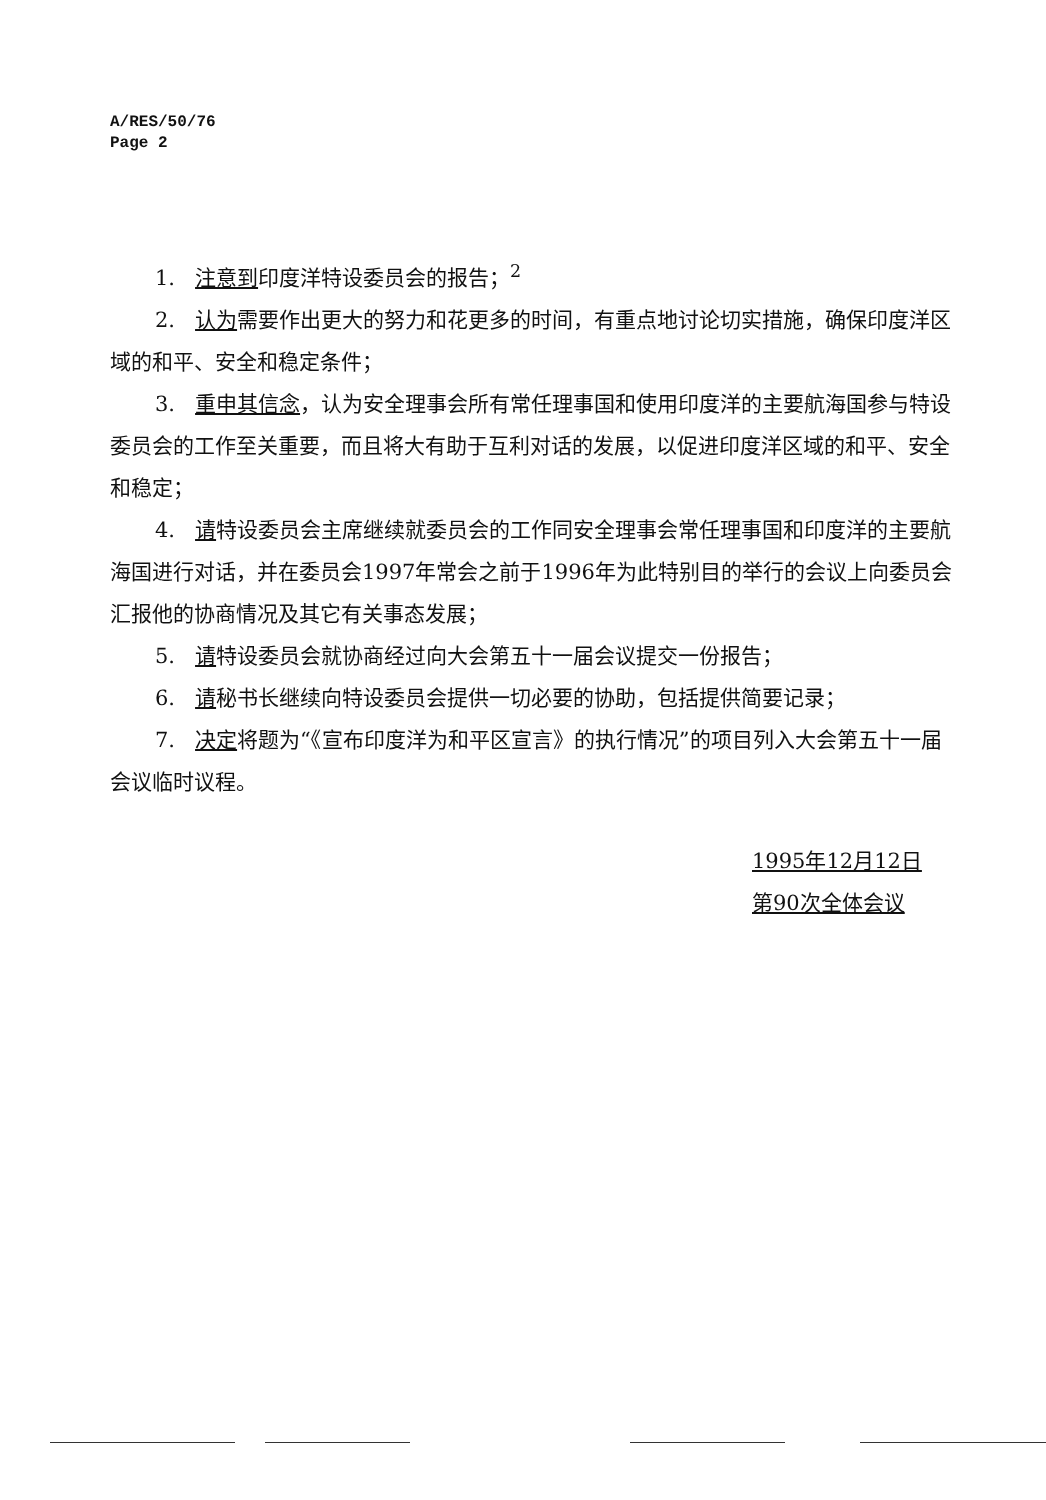A/RES/50/76
Page 2
1. 注意到印度洋特设委员会的报告；<sup>2</sup>
2. 认为需要作出更大的努力和花更多的时间，有重点地讨论切实措施，确保印度洋区域的和平、安全和稳定条件；
3. 重申其信念，认为安全理事会所有常任理事国和使用印度洋的主要航海国参与特设委员会的工作至关重要，而且将大有助于互利对话的发展，以促进印度洋区域的和平、安全和稳定；
4. 请特设委员会主席继续就委员会的工作同安全理事会常任理事国和印度洋的主要航海国进行对话，并在委员会1997年常会之前于1996年为此特别目的举行的会议上向委员会汇报他的协商情况及其它有关事态发展；
5. 请特设委员会就协商经过向大会第五十一届会议提交一份报告；
6. 请秘书长继续向特设委员会提供一切必要的协助，包括提供简要记录；
7. 决定将题为“《宣布印度洋为和平区宣言》的执行情况”的项目列入大会第五十一届会议临时议程。
1995年12月12日
第90次全体会议